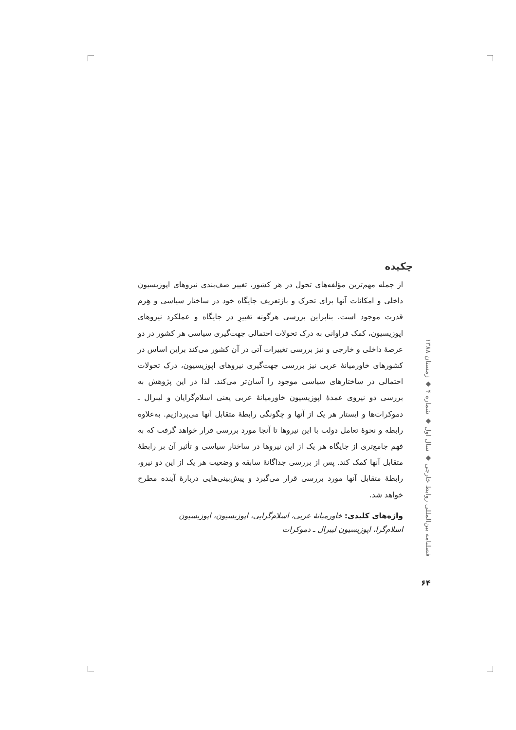چکیده
از جمله مهم‌ترین مؤلفه‌های تحول در هر کشور، تغییر صف‌بندی نیروهای اپوزیسیون داخلی و امکانات آنها برای تحرک و بازتعریف جایگاه خود در ساختار سیاسی و هِرم قدرت موجود است. بنابراین بررسی هرگونه تغییرِ در جایگاه و عملکرد نیروهای اپوزیسیون، کمک فراوانی به درک تحولات احتمالی جهت‌گیری سیاسی هر کشور در دو عرصهٔ داخلی و خارجی و نیز بررسی تغییرات آتی در آن کشور می‌کند براین اساس در کشورهای خاورمیانهٔ عربی نیز بررسی جهت‌گیری نیروهای اپوزیسیون، درک تحولات احتمالی در ساختارهای سیاسی موجود را آسان‌تر می‌کند. لذا در این پژوهش به بررسی دو نیروی عمدهٔ اپوزیسیون خاورمیانهٔ عربی یعنی اسلام‌گرایان و لیبرال ـ دموکرات‌ها و ایستار هر یک از آنها و چگونگی رابطهٔ متقابل آنها می‌پردازیم. به‌علاوه رابطه و نحوهٔ تعامل دولت با این نیروها تا آنجا مورد بررسی قرار خواهد گرفت که به فهم جامع‌تری از جایگاه هر یک از این نیروها در ساختار سیاسی و تأثیر آن بر رابطهٔ متقابل آنها کمک کند. پس از بررسی جداگانهٔ سابقه و وضعیت هر یک از این دو نیرو، رابطهٔ متقابل آنها مورد بررسی قرار می‌گیرد و پیش‌بینی‌هایی دربارهٔ آینده مطرح خواهد شد.
واژه‌های کلیدی: خاورمیانهٔ عربی، اسلام‌گرایی، اپوزیسیون، اپوزیسیون اسلام‌گرا، اپوزیسیون لیبرال ـ دموکرات
فصلنامه بین‌المللی روابط خارجی ◆ سال اول ◆ شماره ۴ ◆ زمستان ۱۳۸۸
۶۴